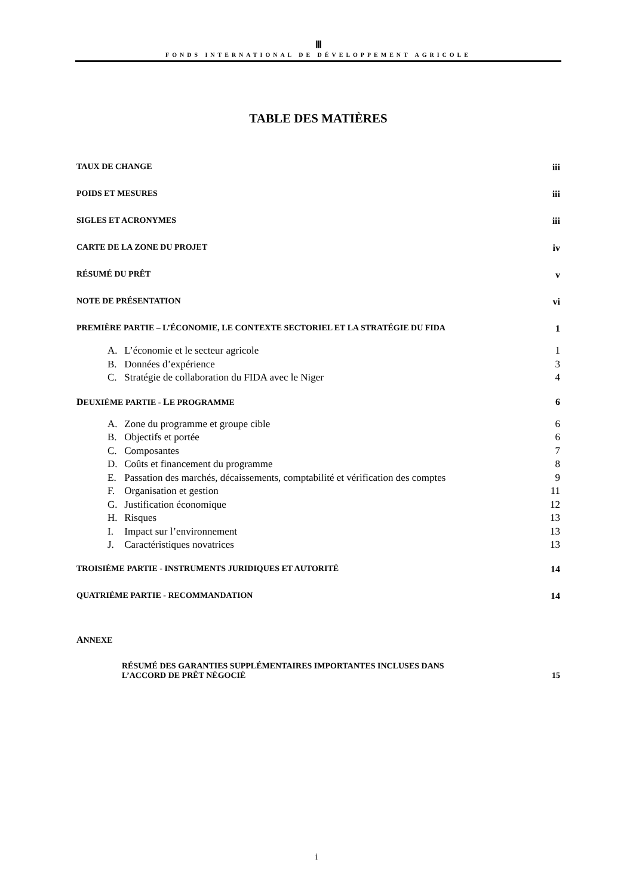Ⅲ
FONDS INTERNATIONAL DE DÉVELOPPEMENT AGRICOLE
TABLE DES MATIÈRES
TAUX DE CHANGE iii
POIDS ET MESURES iii
SIGLES ET ACRONYMES iii
CARTE DE LA ZONE DU PROJET iv
RÉSUMÉ DU PRÊT v
NOTE DE PRÉSENTATION vi
PREMIÈRE PARTIE – L’ÉCONOMIE, LE CONTEXTE SECTORIEL ET LA STRATÉGIE DU FIDA 1
A. L’économie et le secteur agricole 1
B. Données d’expérience 3
C. Stratégie de collaboration du FIDA avec le Niger 4
DEUXIÈME PARTIE - LE PROGRAMME 6
A. Zone du programme et groupe cible 6
B. Objectifs et portée 6
C. Composantes 7
D. Coûts et financement du programme 8
E. Passation des marchés, décaissements, comptabilité et vérification des comptes 9
F. Organisation et gestion 11
G. Justification économique 12
H. Risques 13
I. Impact sur l’environnement 13
J. Caractéristiques novatrices 13
TROISIÈME PARTIE - INSTRUMENTS JURIDIQUES ET AUTORITÉ 14
QUATRIÈME PARTIE - RECOMMANDATION 14
ANNEXE
RÉSUMÉ DES GARANTIES SUPPLÉMENTAIRES IMPORTANTES INCLUSES DANS
L’ACCORD DE PRÊT NÉGOCIÉ 15
i